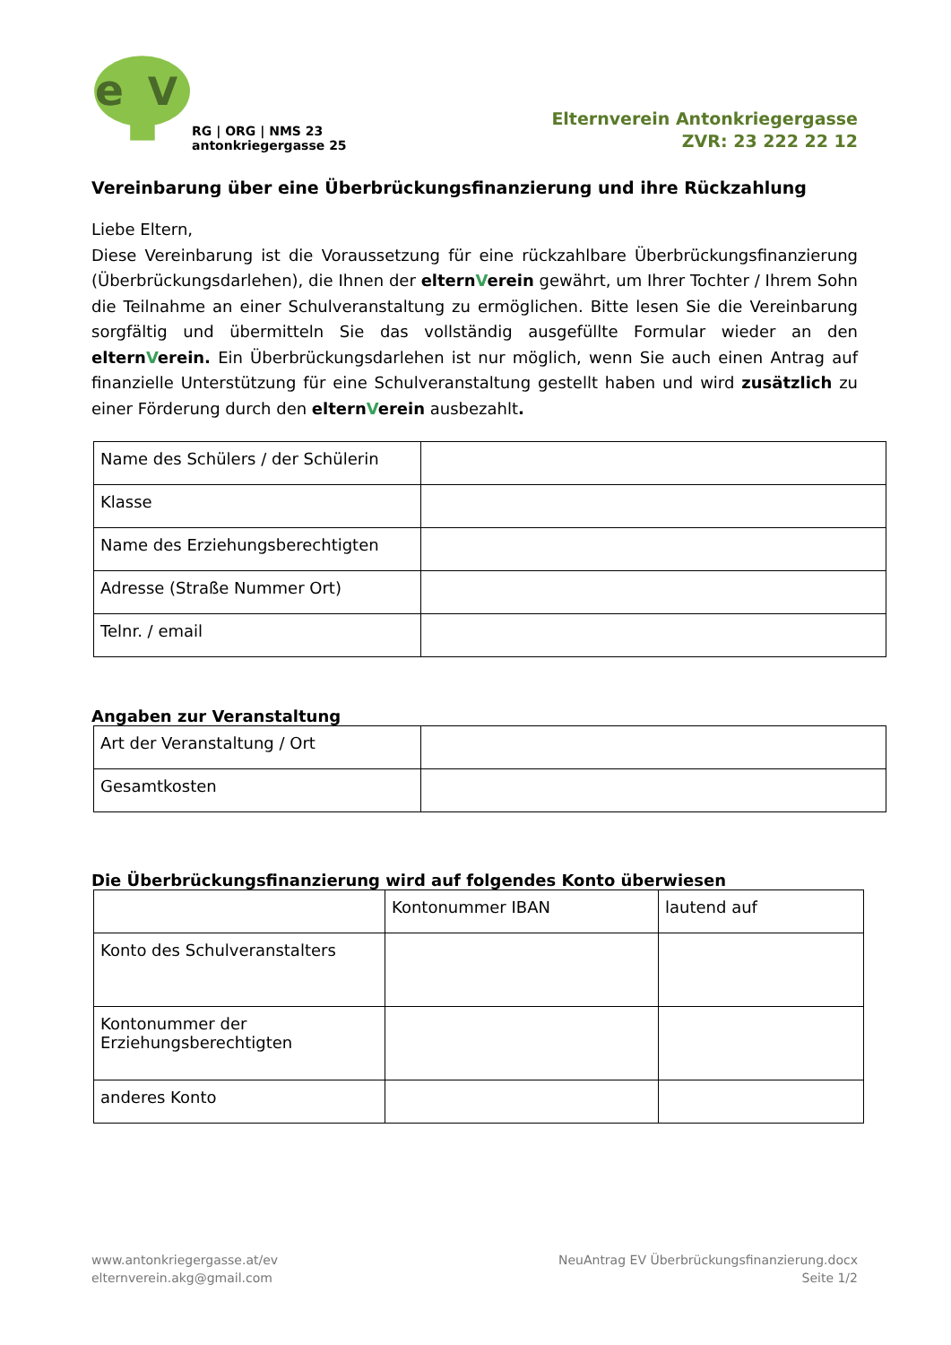e
V
RG | ORG | NMS 23
antonkriegergasse 25
Elternverein Antonkriegergasse
ZVR: 23 222 22 12
Vereinbarung über eine Überbrückungsfinanzierung und ihre Rückzahlung
Liebe Eltern,
Diese Vereinbarung ist die Voraussetzung für eine rückzahlbare Überbrückungsfinanzierung (Überbrückungsdarlehen), die Ihnen der elternVerein gewährt, um Ihrer Tochter / Ihrem Sohn die Teilnahme an einer Schulveranstaltung zu ermöglichen. Bitte lesen Sie die Vereinbarung sorgfältig und übermitteln Sie das vollständig ausgefüllte Formular wieder an den elternVerein. Ein Überbrückungsdarlehen ist nur möglich, wenn Sie auch einen Antrag auf finanzielle Unterstützung für eine Schulveranstaltung gestellt haben und wird zusätzlich zu einer Förderung durch den elternVerein ausbezahlt.
| Name des Schülers / der Schülerin | |
| Klasse | |
| Name des Erziehungsberechtigten | |
| Adresse (Straße Nummer Ort) | |
| Telnr. / email | |
Angaben zur Veranstaltung
| Art der Veranstaltung / Ort | |
| Gesamtkosten | |
Die Überbrückungsfinanzierung wird auf folgendes Konto überwiesen
| | Kontonummer IBAN | lautend auf |
| Konto des Schulveranstalters | | |
| Kontonummer der Erziehungsberechtigten | | |
| anderes Konto | | |
www.antonkriegergasse.at/ev
elternverein.akg@gmail.com
NeuAntrag EV Überbrückungsfinanzierung.docx
Seite 1/2